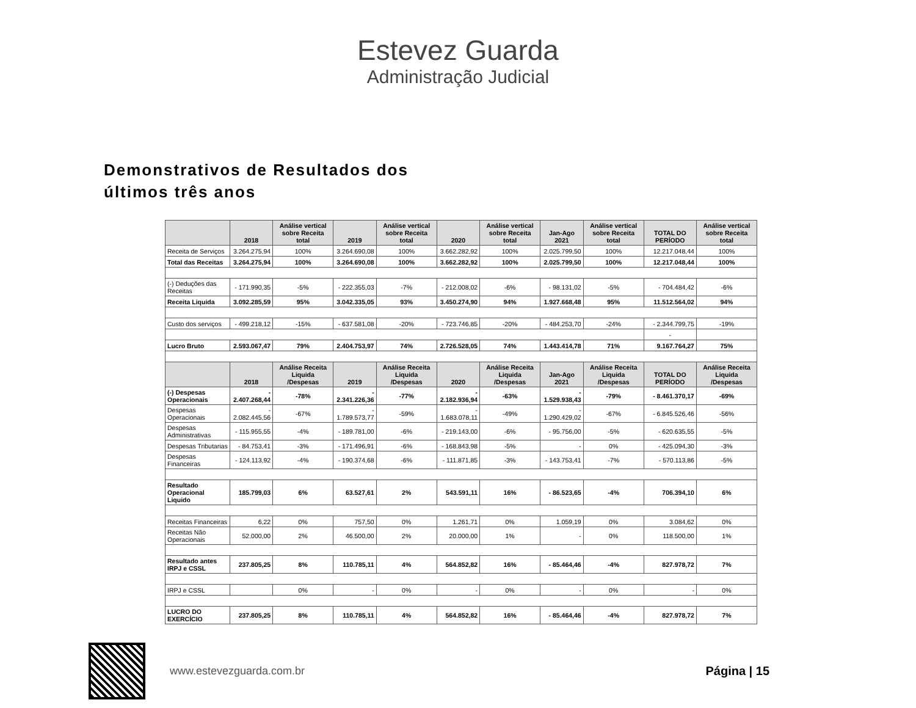Estevez Guarda
Administração Judicial
Demonstrativos de Resultados dos últimos três anos
| | 2018 | Análise vertical sobre Receita total | 2019 | Análise vertical sobre Receita total | 2020 | Análise vertical sobre Receita total | Jan-Ago 2021 | Análise vertical sobre Receita total | TOTAL DO PERÍODO | Análise vertical sobre Receita total |
| --- | --- | --- | --- | --- | --- | --- | --- | --- | --- | --- |
| Receita de Serviços | 3.264.275,94 | 100% | 3.264.690,08 | 100% | 3.662.282,92 | 100% | 2.025.799,50 | 100% | 12.217.048,44 | 100% |
| Total das Receitas | 3.264.275,94 | 100% | 3.264.690,08 | 100% | 3.662.282,92 | 100% | 2.025.799,50 | 100% | 12.217.048,44 | 100% |
| (-) Deduções das Receitas | - 171.990,35 | -5% | - 222.355,03 | -7% | - 212.008,02 | -6% | - 98.131,02 | -5% | - 704.484,42 | -6% |
| Receita Liquida | 3.092.285,59 | 95% | 3.042.335,05 | 93% | 3.450.274,90 | 94% | 1.927.668,48 | 95% | 11.512.564,02 | 94% |
| Custo dos serviços | - 499.218,12 | -15% | - 637.581,08 | -20% | - 723.746,85 | -20% | - 484.253,70 | -24% | - 2.344.799,75 | -19% |
| | | | | | | | | | - | |
| Lucro Bruto | 2.593.067,47 | 79% | 2.404.753,97 | 74% | 2.726.528,05 | 74% | 1.443.414,78 | 71% | 9.167.764,27 | 75% |
| | 2018 | Análise Receita Liquida /Despesas | 2019 | Análise Receita Liquida /Despesas | 2020 | Análise Receita Liquida /Despesas | Jan-Ago 2021 | Análise Receita Liquida /Despesas | TOTAL DO PERÍODO | Análise Receita Liquida /Despesas |
| (-) Despesas Operacionais | - 2.407.268,44 | -78% | - 2.341.226,36 | -77% | - 2.182.936,94 | -63% | - 1.529.938,43 | -79% | - 8.461.370,17 | -69% |
| Despesas Operacionais | - 2.082.445,56 | -67% | - 1.789.573,77 | -59% | - 1.683.078,11 | -49% | - 1.290.429,02 | -67% | - 6.845.526,46 | -56% |
| Despesas Administrativas | - 115.955,55 | -4% | - 189.781,00 | -6% | - 219.143,00 | -6% | - 95.756,00 | -5% | - 620.635,55 | -5% |
| Despesas Tributarias | - 84.753,41 | -3% | - 171.496,91 | -6% | - 168.843,98 | -5% | - | 0% | - 425.094,30 | -3% |
| Despesas Financeiras | - 124.113,92 | -4% | - 190.374,68 | -6% | - 111.871,85 | -3% | - 143.753,41 | -7% | - 570.113,86 | -5% |
| Resultado Operacional Liquido | 185.799,03 | 6% | 63.527,61 | 2% | 543.591,11 | 16% | - 86.523,65 | -4% | 706.394,10 | 6% |
| Receitas Financeiras | 6,22 | 0% | 757,50 | 0% | 1.261,71 | 0% | 1.059,19 | 0% | 3.084,62 | 0% |
| Receitas Não Operacionais | 52.000,00 | 2% | 46.500,00 | 2% | 20.000,00 | 1% | - | 0% | 118.500,00 | 1% |
| Resultado antes IRPJ e CSSL | 237.805,25 | 8% | 110.785,11 | 4% | 564.852,82 | 16% | - 85.464,46 | -4% | 827.978,72 | 7% |
| IRPJ e CSSL | | 0% | - | 0% | - | 0% | - | 0% | - | 0% |
| LUCRO DO EXERCÍCIO | 237.805,25 | 8% | 110.785,11 | 4% | 564.852,82 | 16% | - 85.464,46 | -4% | 827.978,72 | 7% |
www.estevezguarda.com.br Página | 15